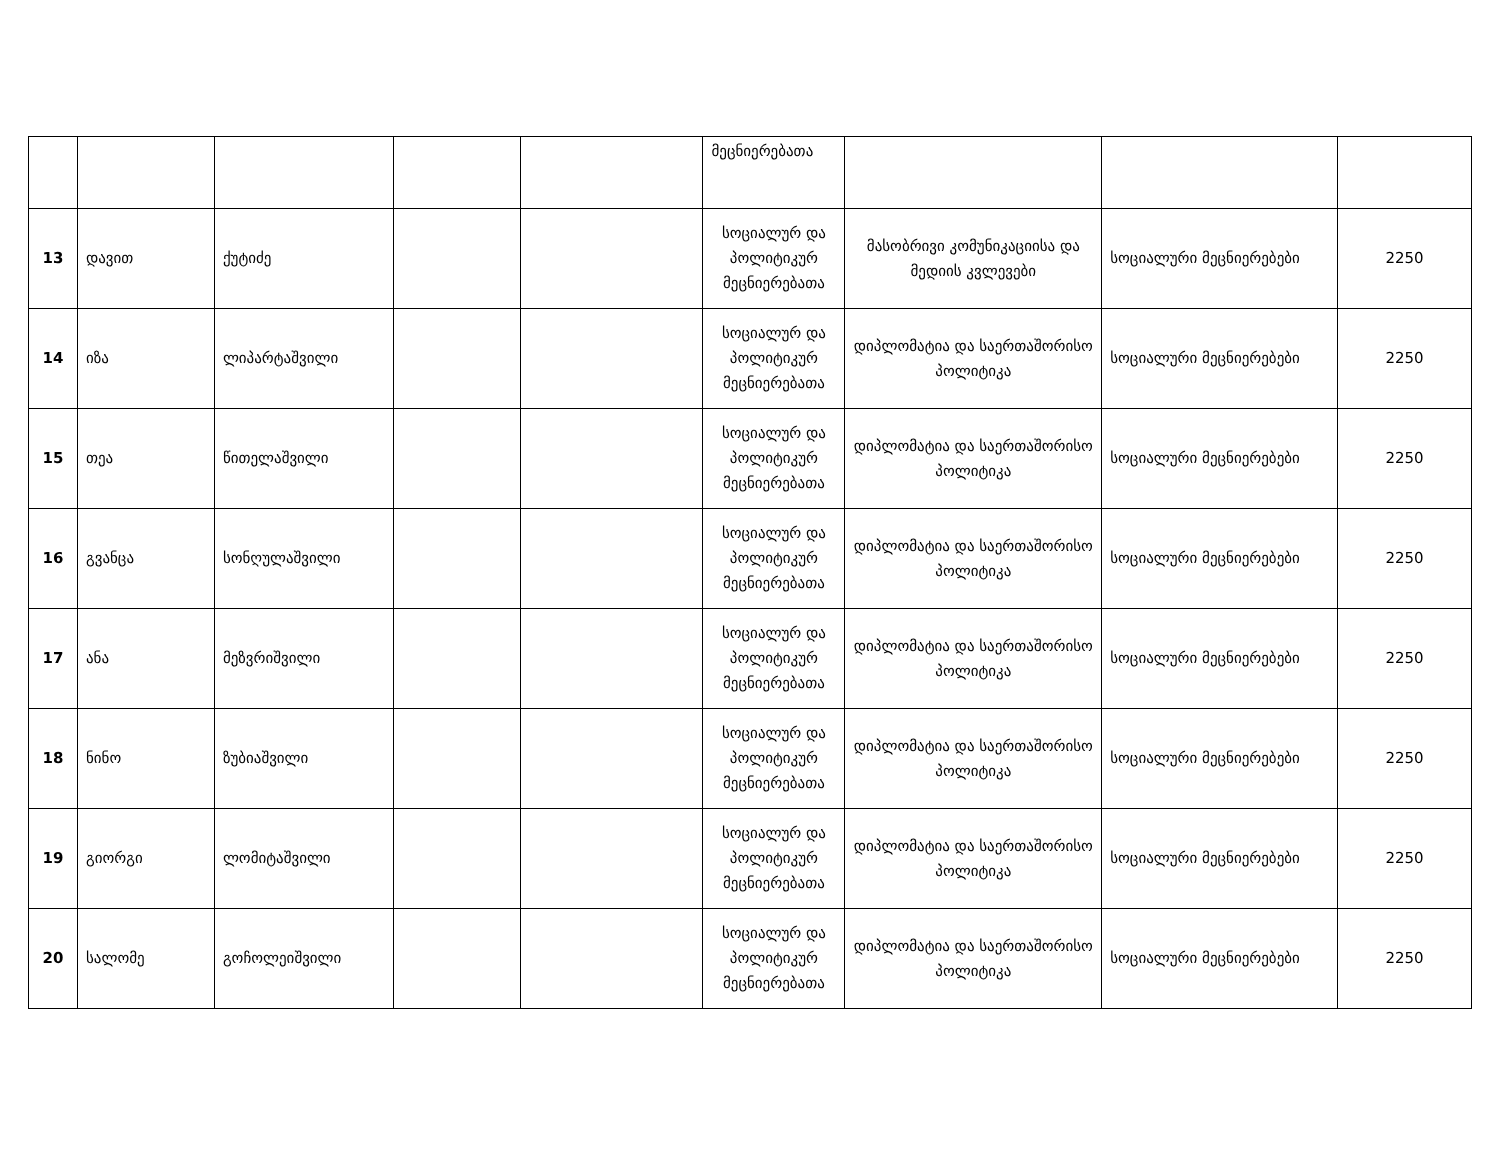| | | | | | მეცნიერებათა | | | |
| 13 | დავით | ქუტიძე | | | სოციალურ და პოლიტიკურ მეცნიერებათა | მასობრივი კომუნიკაციისა და მედიის კვლევები | სოციალური მეცნიერებები | 2250 |
| 14 | იზა | ლიპარტაშვილი | | | სოციალურ და პოლიტიკურ მეცნიერებათა | დიპლომატია და საერთაშორისო პოლიტიკა | სოციალური მეცნიერებები | 2250 |
| 15 | თეა | წითელაშვილი | | | სოციალურ და პოლიტიკურ მეცნიერებათა | დიპლომატია და საერთაშორისო პოლიტიკა | სოციალური მეცნიერებები | 2250 |
| 16 | გვანცა | სონღულაშვილი | | | სოციალურ და პოლიტიკურ მეცნიერებათა | დიპლომატია და საერთაშორისო პოლიტიკა | სოციალური მეცნიერებები | 2250 |
| 17 | ანა | მეზვრიშვილი | | | სოციალურ და პოლიტიკურ მეცნიერებათა | დიპლომატია და საერთაშორისო პოლიტიკა | სოციალური მეცნიერებები | 2250 |
| 18 | ნინო | ზუბიაშვილი | | | სოციალურ და პოლიტიკურ მეცნიერებათა | დიპლომატია და საერთაშორისო პოლიტიკა | სოციალური მეცნიერებები | 2250 |
| 19 | გიორგი | ლომიტაშვილი | | | სოციალურ და პოლიტიკურ მეცნიერებათა | დიპლომატია და საერთაშორისო პოლიტიკა | სოციალური მეცნიერებები | 2250 |
| 20 | სალომე | გოჩოლეიშვილი | | | სოციალურ და პოლიტიკურ მეცნიერებათა | დიპლომატია და საერთაშორისო პოლიტიკა | სოციალური მეცნიერებები | 2250 |